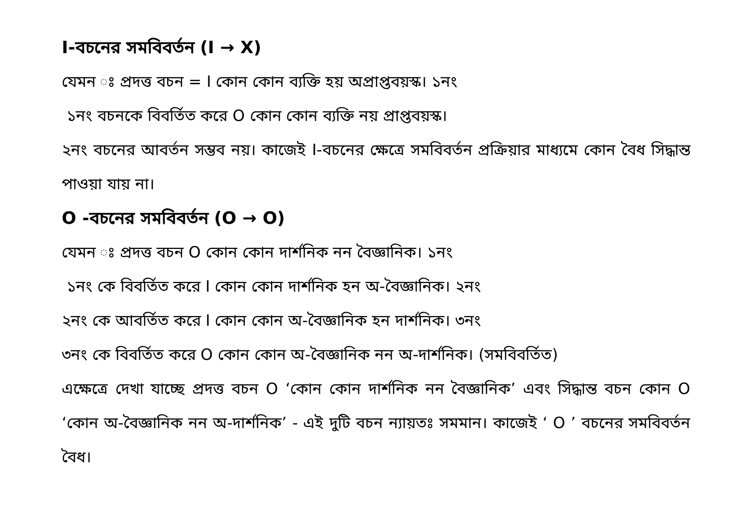I-বচনের সমবিবর্তন (I → X)
যেমন ঃ প্রদত্ত বচন = I কোন কোন ব্যক্তি হয় অপ্রাপ্তবয়স্ক। ১নং
১নং বচনকে বিবর্তিত করে O কোন কোন ব্যক্তি নয় প্রাপ্তবয়স্ক।
২নং বচনের আবর্তন সম্ভব নয়। কাজেই I-বচনের ক্ষেত্রে সমবিবর্তন প্রক্রিয়ার মাধ্যমে কোন বৈধ সিদ্ধান্ত পাওয়া যায় না।
O -বচনের সমবিবর্তন (O → O)
যেমন ঃ প্রদত্ত বচন O কোন কোন দার্শনিক নন বৈজ্ঞানিক। ১নং
১নং কে বিবর্তিত করে I কোন কোন দার্শনিক হন অ-বৈজ্ঞানিক। ২নং
২নং কে আবর্তিত করে I কোন কোন অ-বৈজ্ঞানিক হন দার্শনিক। ৩নং
৩নং কে বিবর্তিত করে O কোন কোন অ-বৈজ্ঞানিক নন অ-দার্শনিক। (সমবিবর্তিত)
এক্ষেত্রে দেখা যাচ্ছে প্রদত্ত বচন O ‘কোন কোন দার্শনিক নন বৈজ্ঞানিক’ এবং সিদ্ধান্ত বচন কোন O ‘কোন অ-বৈজ্ঞানিক নন অ-দার্শনিক’ - এই দুটি বচন ন্যায়তঃ সমমান। কাজেই ‘ O ’ বচনের সমবিবর্তন বৈধ।